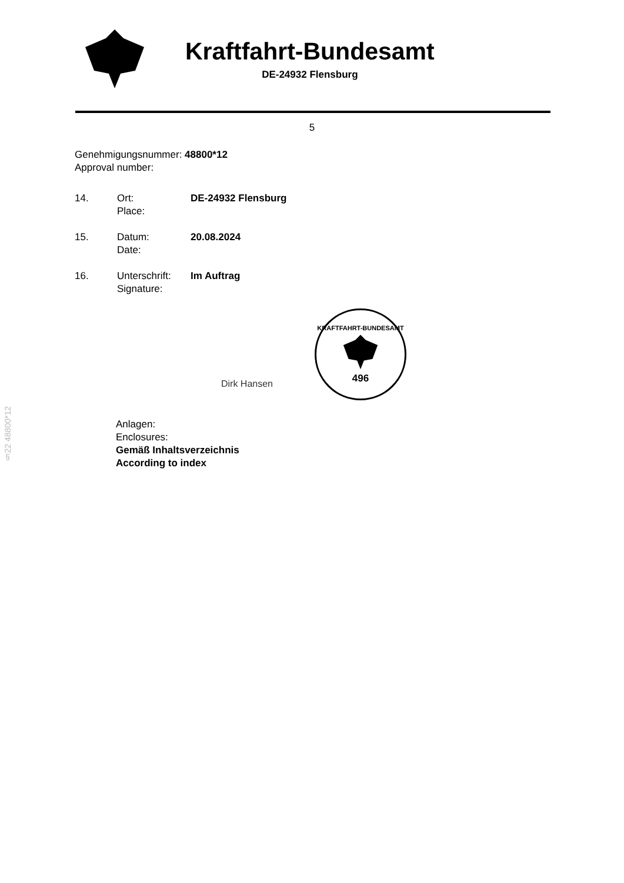Kraftfahrt-Bundesamt
DE-24932 Flensburg
5
Genehmigungsnummer: 48800*12
Approval number:
| 14. | Ort: Place: | DE-24932 Flensburg |
| 15. | Datum: Date: | 20.08.2024 |
| 16. | Unterschrift: Signature: | Im Auftrag |
Dirk Hansen
KRAFTFAHRT-BUNDESAMT
496
Anlagen:
Enclosures:
Gemäß Inhaltsverzeichnis
According to index
§22 48800*12